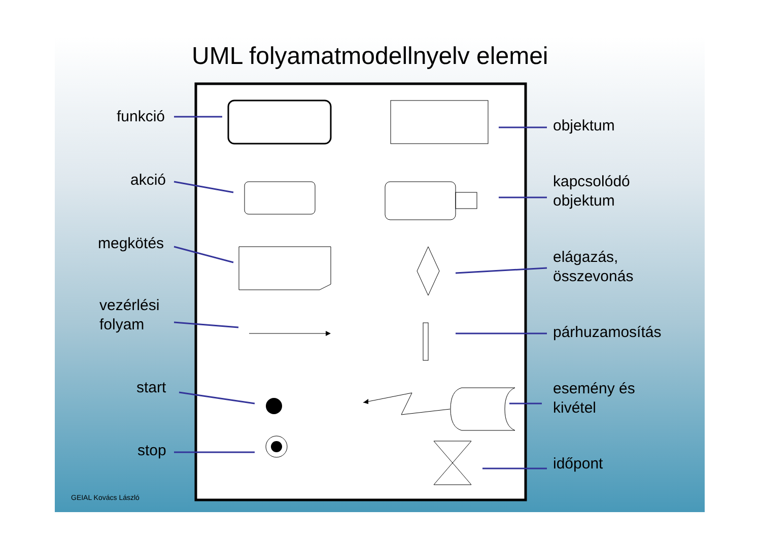UML folyamatmodellnyelv elemei
funkció
akció
megkötés
vezérlési
folyam
start
stop
objektum
kapcsolódó
objektum
elágazás,
összevonás
párhuzamosítás
esemény és
kivétel
időpont
GEIAL Kovács László